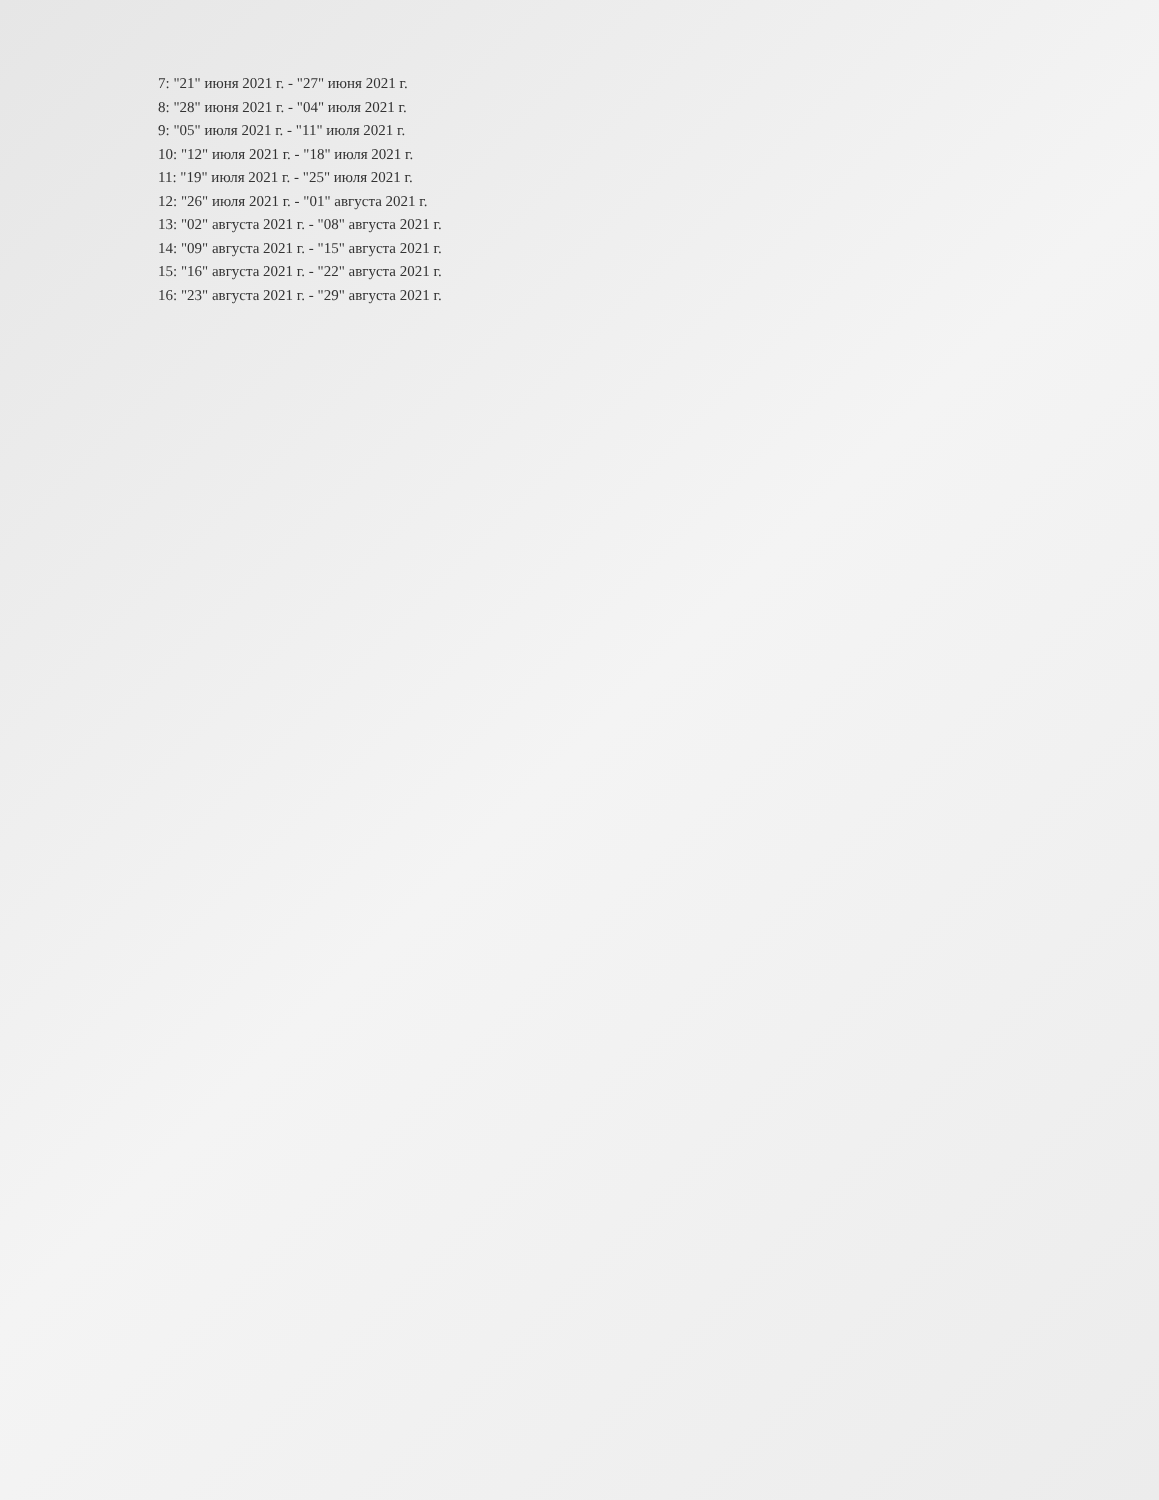7: "21" июня 2021 г. - "27" июня 2021 г.
8: "28" июня 2021 г. - "04" июля 2021 г.
9: "05" июля 2021 г. - "11" июля 2021 г.
10: "12" июля 2021 г. - "18" июля 2021 г.
11: "19" июля 2021 г. - "25" июля 2021 г.
12: "26" июля 2021 г. - "01" августа 2021 г.
13: "02" августа 2021 г. - "08" августа 2021 г.
14: "09" августа 2021 г. - "15" августа 2021 г.
15: "16" августа 2021 г. - "22" августа 2021 г.
16: "23" августа 2021 г. - "29" августа 2021 г.